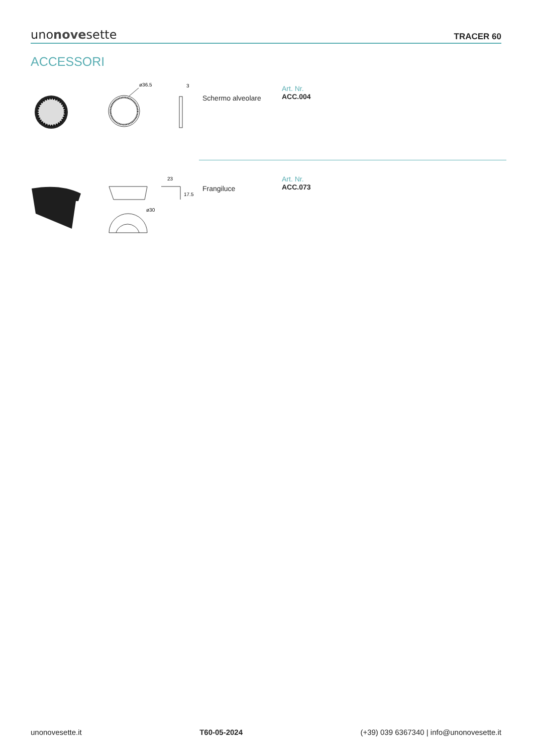unonovesette
TRACER 60
ACCESSORI
ø36.5
3
Schermo alveolare
Art. Nr.
ACC.004
ø30
23
17.5
Frangiluce
Art. Nr.
ACC.073
unonovesette.it T60-05-2024 (+39) 039 6367340 | info@unonovesette.it